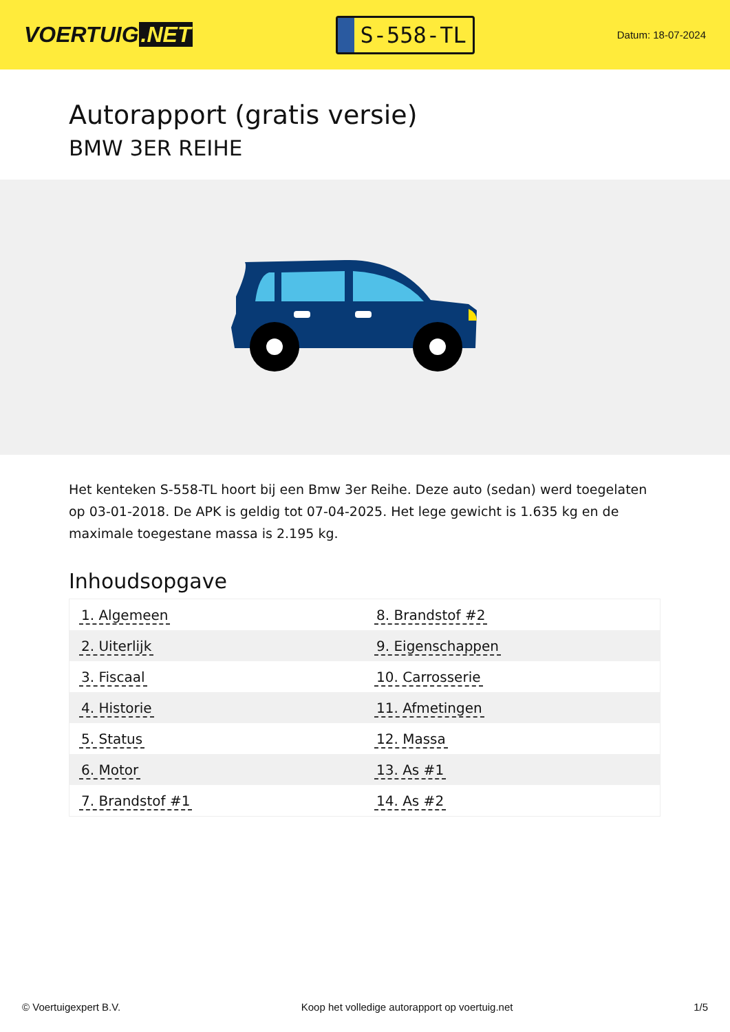VOERTUIG.NET
S-558-TL
Datum: 18-07-2024
Autorapport (gratis versie)
BMW 3ER REIHE
Het kenteken S-558-TL hoort bij een Bmw 3er Reihe. Deze auto (sedan) werd toegelaten op 03-01-2018. De APK is geldig tot 07-04-2025. Het lege gewicht is 1.635 kg en de maximale toegestane massa is 2.195 kg.
Inhoudsopgave
| 1. Algemeen | 8. Brandstof #2 |
| 2. Uiterlijk | 9. Eigenschappen |
| 3. Fiscaal | 10. Carrosserie |
| 4. Historie | 11. Afmetingen |
| 5. Status | 12. Massa |
| 6. Motor | 13. As #1 |
| 7. Brandstof #1 | 14. As #2 |
© Voertuigexpert B.V. Koop het volledige autorapport op voertuig.net 1/5